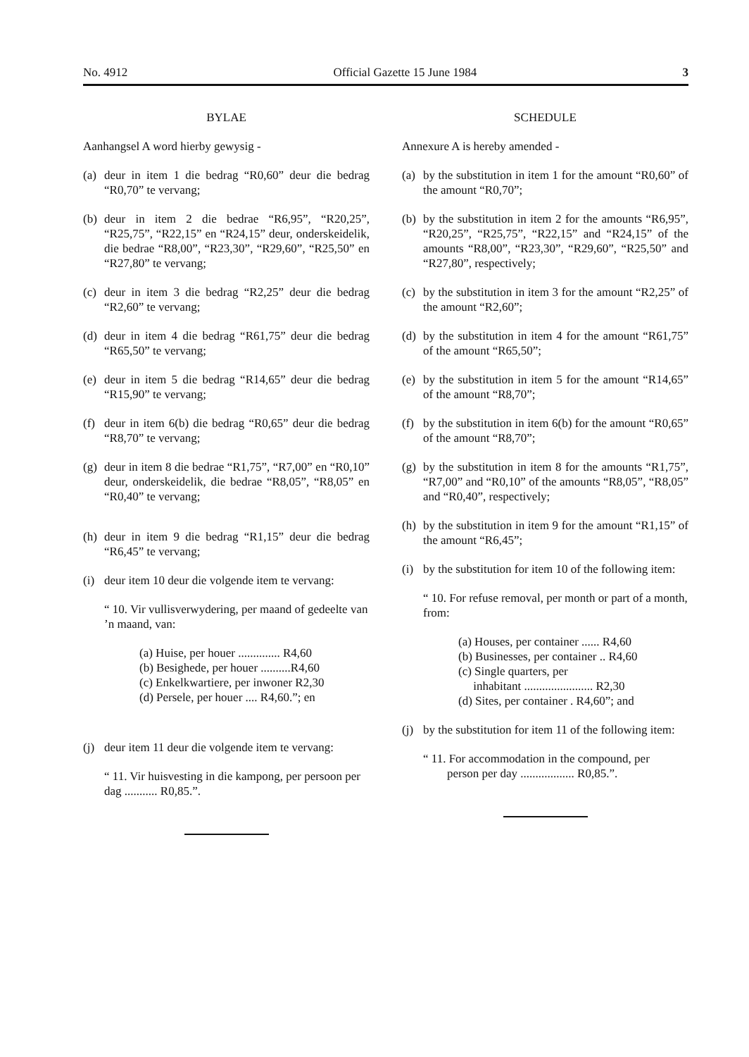No. 4912 Official Gazette 15 June 1984 3
BYLAE
Aanhangsel A word hierby gewysig -
(a) deur in item 1 die bedrag “R0,60” deur die bedrag “R0,70” te vervang;
(b) deur in item 2 die bedrae “R6,95”, “R20,25”, “R25,75”, “R22,15” en “R24,15” deur, onderskeidelik, die bedrae “R8,00”, “R23,30”, “R29,60”, “R25,50” en “R27,80” te vervang;
(c) deur in item 3 die bedrag “R2,25” deur die bedrag “R2,60” te vervang;
(d) deur in item 4 die bedrag “R61,75” deur die bedrag “R65,50” te vervang;
(e) deur in item 5 die bedrag “R14,65” deur die bedrag “R15,90” te vervang;
(f) deur in item 6(b) die bedrag “R0,65” deur die bedrag “R8,70” te vervang;
(g) deur in item 8 die bedrae “R1,75”, “R7,00” en “R0,10” deur, onderskeidelik, die bedrae “R8,05”, “R8,05” en “R0,40” te vervang;
(h) deur in item 9 die bedrag “R1,15” deur die bedrag “R6,45” te vervang;
(i) deur item 10 deur die volgende item te vervang:
“ 10. Vir vullisverwydering, per maand of gedeelte van ’n maand, van:
(a) Huise, per houer .............. R4,60
(b) Besighede, per houer ..........R4,60
(c) Enkelkwartiere, per inwoner R2,30
(d) Persele, per houer .... R4,60.”; en
(j) deur item 11 deur die volgende item te vervang:
“ 11. Vir huisvesting in die kampong, per persoon per dag ........... R0,85.”.
SCHEDULE
Annexure A is hereby amended -
(a) by the substitution in item 1 for the amount “R0,60” of the amount “R0,70”;
(b) by the substitution in item 2 for the amounts “R6,95”, “R20,25”, “R25,75”, “R22,15” and “R24,15” of the amounts “R8,00”, “R23,30”, “R29,60”, “R25,50” and “R27,80”, respectively;
(c) by the substitution in item 3 for the amount “R2,25” of the amount “R2,60”;
(d) by the substitution in item 4 for the amount “R61,75” of the amount “R65,50”;
(e) by the substitution in item 5 for the amount “R14,65” of the amount “R8,70”;
(f) by the substitution in item 6(b) for the amount “R0,65” of the amount “R8,70”;
(g) by the substitution in item 8 for the amounts “R1,75”, “R7,00” and “R0,10” of the amounts “R8,05”, “R8,05” and “R0,40”, respectively;
(h) by the substitution in item 9 for the amount “R1,15” of the amount “R6,45”;
(i) by the substitution for item 10 of the following item:
“ 10. For refuse removal, per month or part of a month, from:
(a) Houses, per container ...... R4,60
(b) Businesses, per container .. R4,60
(c) Single quarters, per
inhabitant ....................... R2,30
(d) Sites, per container . R4,60”; and
(j) by the substitution for item 11 of the following item:
“ 11. For accommodation in the compound, per
person per day .................. R0,85.”.